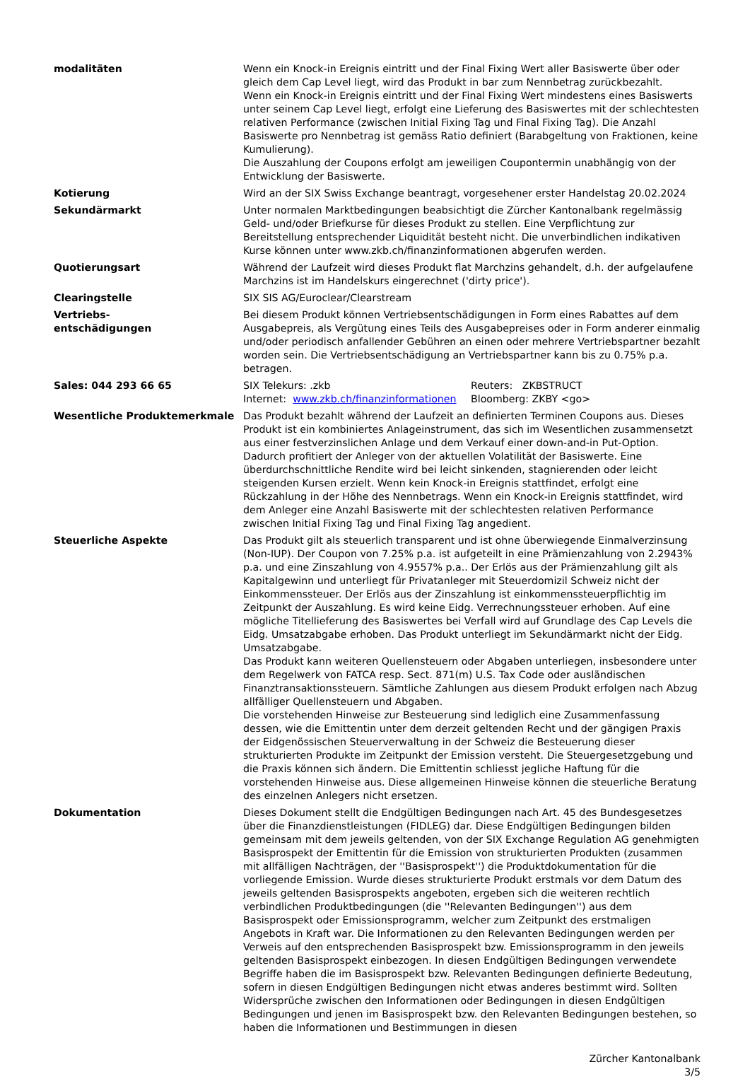| modalitäten | Wenn ein Knock-in Ereignis eintritt und der Final Fixing Wert aller Basiswerte über oder gleich dem Cap Level liegt, wird das Produkt in bar zum Nennbetrag zurückbezahlt. Wenn ein Knock-in Ereignis eintritt und der Final Fixing Wert mindestens eines Basiswerts unter seinem Cap Level liegt, erfolgt eine Lieferung des Basiswertes mit der schlechtesten relativen Performance (zwischen Initial Fixing Tag und Final Fixing Tag). Die Anzahl Basiswerte pro Nennbetrag ist gemäss Ratio definiert (Barabgeltung von Fraktionen, keine Kumulierung). Die Auszahlung der Coupons erfolgt am jeweiligen Coupontermin unabhängig von der Entwicklung der Basiswerte. |
| Kotierung | Wird an der SIX Swiss Exchange beantragt, vorgesehener erster Handelstag 20.02.2024 |
| Sekundärmarkt | Unter normalen Marktbedingungen beabsichtigt die Zürcher Kantonalbank regelmässig Geld- und/oder Briefkurse für dieses Produkt zu stellen. Eine Verpflichtung zur Bereitstellung entsprechender Liquidität besteht nicht. Die unverbindlichen indikativen Kurse können unter www.zkb.ch/finanzinformationen abgerufen werden. |
| Quotierungsart | Während der Laufzeit wird dieses Produkt flat Marchzins gehandelt, d.h. der aufgelaufene Marchzins ist im Handelskurs eingerechnet ('dirty price'). |
| Clearingstelle | SIX SIS AG/Euroclear/Clearstream |
| Vertriebs- entschädigungen | Bei diesem Produkt können Vertriebsentschädigungen in Form eines Rabattes auf dem Ausgabepreis, als Vergütung eines Teils des Ausgabepreises oder in Form anderer einmalig und/oder periodisch anfallender Gebühren an einen oder mehrere Vertriebspartner bezahlt worden sein. Die Vertriebsentschädigung an Vertriebspartner kann bis zu 0.75% p.a. betragen. |
| Sales: 044 293 66 65 | / SIX Telekurs: .zkb / Reuters: ZKBSTRUCT / / Internet: www.zkb.ch/finanzinformationen / Bloomberg: ZKBY <go> / |
| Wesentliche Produktemerkmale | Das Produkt bezahlt während der Laufzeit an definierten Terminen Coupons aus. Dieses Produkt ist ein kombiniertes Anlageinstrument, das sich im Wesentlichen zusammensetzt aus einer festverzinslichen Anlage und dem Verkauf einer down-and-in Put-Option. Dadurch profitiert der Anleger von der aktuellen Volatilität der Basiswerte. Eine überdurchschnittliche Rendite wird bei leicht sinkenden, stagnierenden oder leicht steigenden Kursen erzielt. Wenn kein Knock-in Ereignis stattfindet, erfolgt eine Rückzahlung in der Höhe des Nennbetrags. Wenn ein Knock-in Ereignis stattfindet, wird dem Anleger eine Anzahl Basiswerte mit der schlechtesten relativen Performance zwischen Initial Fixing Tag und Final Fixing Tag angedient. |
| Steuerliche Aspekte | Das Produkt gilt als steuerlich transparent und ist ohne überwiegende Einmalverzinsung (Non-IUP). Der Coupon von 7.25% p.a. ist aufgeteilt in eine Prämienzahlung von 2.2943% p.a. und eine Zinszahlung von 4.9557% p.a.. Der Erlös aus der Prämienzahlung gilt als Kapitalgewinn und unterliegt für Privatanleger mit Steuerdomizil Schweiz nicht der Einkommenssteuer. Der Erlös aus der Zinszahlung ist einkommenssteuerpflichtig im Zeitpunkt der Auszahlung. Es wird keine Eidg. Verrechnungssteuer erhoben. Auf eine mögliche Titellieferung des Basiswertes bei Verfall wird auf Grundlage des Cap Levels die Eidg. Umsatzabgabe erhoben. Das Produkt unterliegt im Sekundärmarkt nicht der Eidg. Umsatzabgabe. Das Produkt kann weiteren Quellensteuern oder Abgaben unterliegen, insbesondere unter dem Regelwerk von FATCA resp. Sect. 871(m) U.S. Tax Code oder ausländischen Finanztransaktionssteuern. Sämtliche Zahlungen aus diesem Produkt erfolgen nach Abzug allfälliger Quellensteuern und Abgaben. Die vorstehenden Hinweise zur Besteuerung sind lediglich eine Zusammenfassung dessen, wie die Emittentin unter dem derzeit geltenden Recht und der gängigen Praxis der Eidgenössischen Steuerverwaltung in der Schweiz die Besteuerung dieser strukturierten Produkte im Zeitpunkt der Emission versteht. Die Steuergesetzgebung und die Praxis können sich ändern. Die Emittentin schliesst jegliche Haftung für die vorstehenden Hinweise aus. Diese allgemeinen Hinweise können die steuerliche Beratung des einzelnen Anlegers nicht ersetzen. |
| Dokumentation | Dieses Dokument stellt die Endgültigen Bedingungen nach Art. 45 des Bundesgesetzes über die Finanzdienstleistungen (FIDLEG) dar. Diese Endgültigen Bedingungen bilden gemeinsam mit dem jeweils geltenden, von der SIX Exchange Regulation AG genehmigten Basisprospekt der Emittentin für die Emission von strukturierten Produkten (zusammen mit allfälligen Nachträgen, der ''Basisprospekt'') die Produktdokumentation für die vorliegende Emission. Wurde dieses strukturierte Produkt erstmals vor dem Datum des jeweils geltenden Basisprospekts angeboten, ergeben sich die weiteren rechtlich verbindlichen Produktbedingungen (die ''Relevanten Bedingungen'') aus dem Basisprospekt oder Emissionsprogramm, welcher zum Zeitpunkt des erstmaligen Angebots in Kraft war. Die Informationen zu den Relevanten Bedingungen werden per Verweis auf den entsprechenden Basisprospekt bzw. Emissionsprogramm in den jeweils geltenden Basisprospekt einbezogen. In diesen Endgültigen Bedingungen verwendete Begriffe haben die im Basisprospekt bzw. Relevanten Bedingungen definierte Bedeutung, sofern in diesen Endgültigen Bedingungen nicht etwas anderes bestimmt wird. Sollten Widersprüche zwischen den Informationen oder Bedingungen in diesen Endgültigen Bedingungen und jenen im Basisprospekt bzw. den Relevanten Bedingungen bestehen, so haben die Informationen und Bestimmungen in diesen |
Zürcher Kantonalbank
3/5